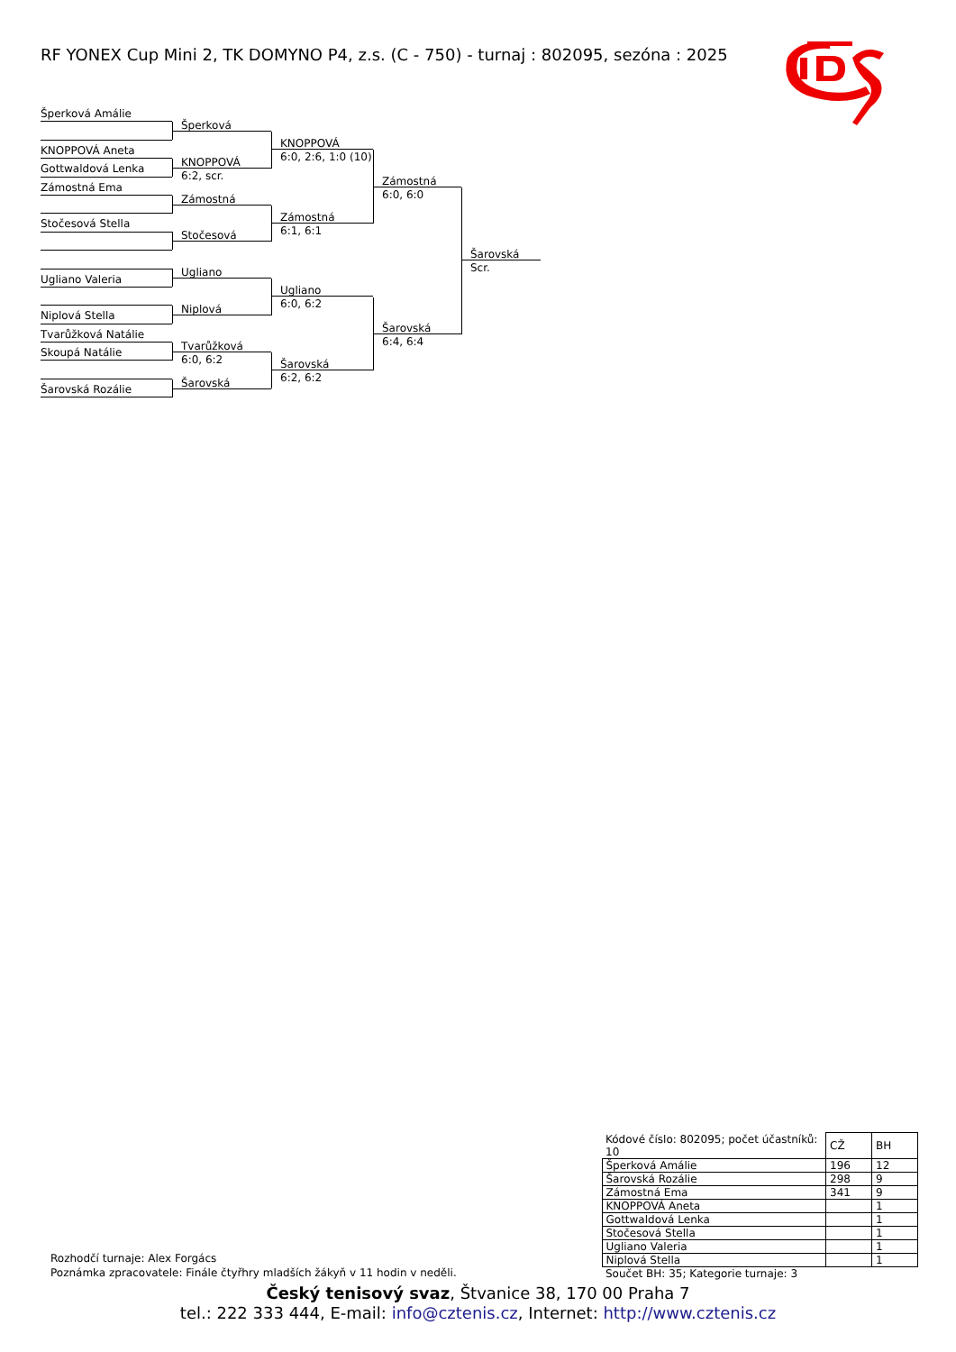RF YONEX Cup Mini 2, TK DOMYNO P4, z.s. (C - 750) - turnaj : 802095, sezóna : 2025
Šperková Amálie
KNOPPOVÁ Aneta
Gottwaldová Lenka
Zámostná Ema
Stočesová Stella
Ugliano Valeria
Niplová Stella
Tvarůžková Natálie
Skoupá Natálie
Šarovská Rozálie
Šperková
KNOPPOVÁ
6:2, scr.
Zámostná
Stočesová
Ugliano
Niplová
Tvarůžková
6:0, 6:2
Šarovská
KNOPPOVÁ
6:0, 2:6, 1:0 (10)
Zámostná
6:1, 6:1
Ugliano
6:0, 6:2
Šarovská
6:2, 6:2
Zámostná
6:0, 6:0
Šarovská
6:4, 6:4
Šarovská
Scr.
Rozhodčí turnaje: Alex Forgács
Poznámka zpracovatele: Finále čtyřhry mladších žákyň v 11 hodin v neděli.
| Kódové číslo: 802095; počet účastníků: 10 | CŽ | BH |
| Šperková Amálie | 196 | 12 |
| Šarovská Rozálie | 298 | 9 |
| Zámostná Ema | 341 | 9 |
| KNOPPOVÁ Aneta | | 1 |
| Gottwaldová Lenka | | 1 |
| Stočesová Stella | | 1 |
| Ugliano Valeria | | 1 |
| Niplová Stella | | 1 |
| Součet BH: 35; Kategorie turnaje: 3 | | |
Český tenisový svaz, Štvanice 38, 170 00 Praha 7
tel.: 222 333 444, E-mail: info@cztenis.cz, Internet: http://www.cztenis.cz